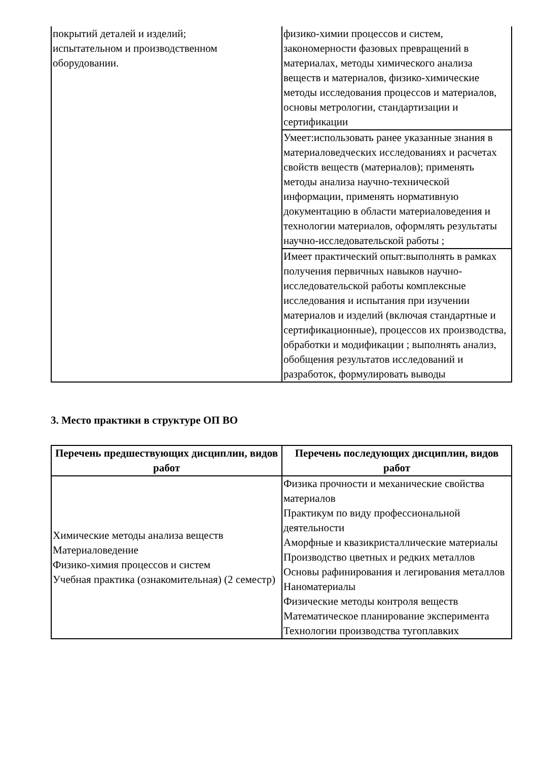| покрытий деталей и изделий; испытательном и производственном оборудовании. | физико-химии процессов и систем, закономерности фазовых превращений в материалах, методы химического анализа веществ и материалов, физико-химические методы исследования процессов и материалов, основы метрологии, стандартизации и сертификации |
| | Умеет:использовать ранее указанные знания в материаловедческих исследованиях и расчетах свойств веществ (материалов); применять методы анализа научно-технической информации, применять нормативную документацию в области материаловедения и технологии материалов, оформлять результаты научно-исследовательской работы ; |
| | Имеет практический опыт:выполнять в рамках получения первичных навыков научно-исследовательской работы комплексные исследования и испытания при изучении материалов и изделий (включая стандартные и сертификационные), процессов их производства, обработки и модификации ; выполнять анализ, обобщения результатов исследований и разработок, формулировать выводы |
3. Место практики в структуре ОП ВО
| Перечень предшествующих дисциплин, видов работ | Перечень последующих дисциплин, видов работ |
| --- | --- |
| Химические методы анализа веществ Материаловедение Физико-химия процессов и систем Учебная практика (ознакомительная) (2 семестр) | Физика прочности и механические свойства материалов Практикум по виду профессиональной деятельности Аморфные и квазикристаллические материалы Производство цветных и редких металлов Основы рафинирования и легирования металлов Наноматериалы Физические методы контроля веществ Математическое планирование эксперимента Технологии производства тугоплавких |